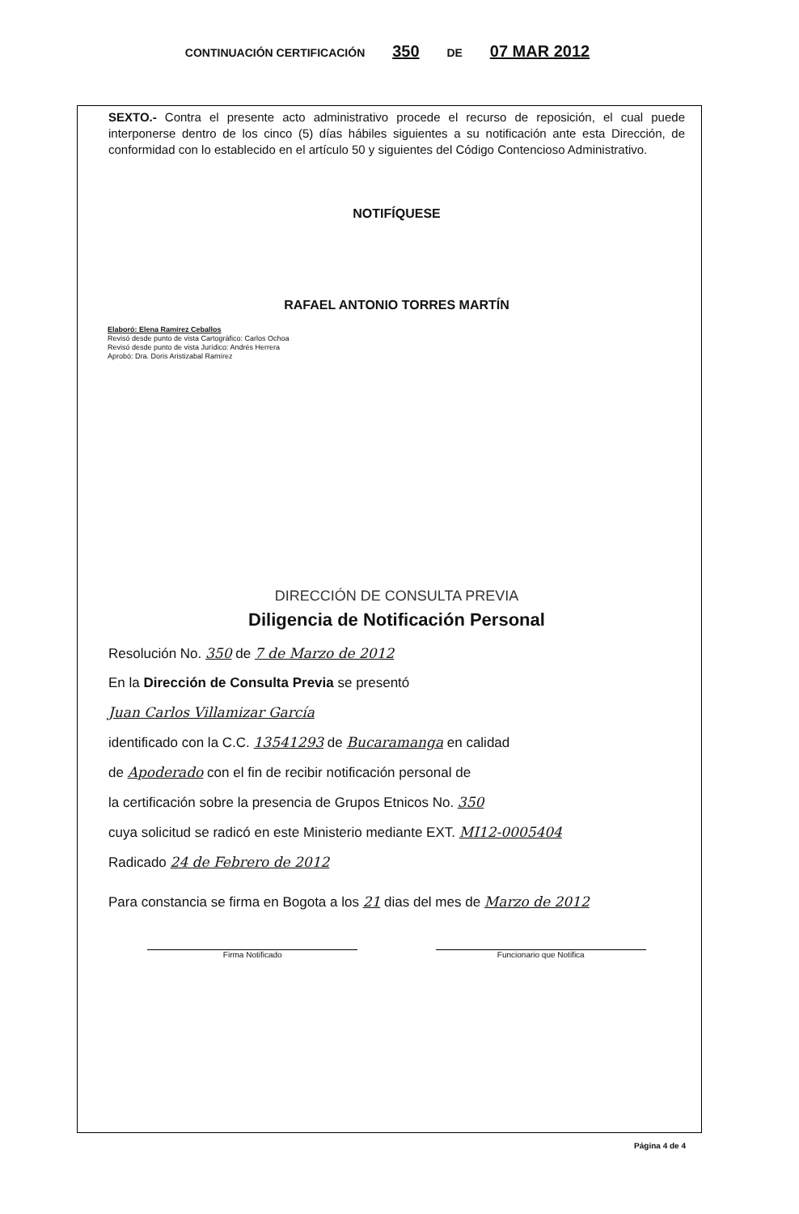CONTINUACIÓN CERTIFICACIÓN 350 DE 07 MAR 2012
SEXTO.- Contra el presente acto administrativo procede el recurso de reposición, el cual puede interponerse dentro de los cinco (5) días hábiles siguientes a su notificación ante esta Dirección, de conformidad con lo establecido en el artículo 50 y siguientes del Código Contencioso Administrativo.
NOTIFÍQUESE
RAFAEL ANTONIO TORRES MARTÍN
Elaboró: Elena Ramírez Ceballos
Revisó desde punto de vista Cartográfico: Carlos Ochoa
Revisó desde punto de vista Jurídico: Andrés Herrera
Aprobó: Dra. Doris Aristizabal Ramírez
DIRECCIÓN DE CONSULTA PREVIA
Diligencia de Notificación Personal
Resolución No. 350 de 7 de Marzo de 2012
En la Dirección de Consulta Previa se presentó
Juan Carlos Villamizar García
identificado con la C.C. 13541293 de Bucaramanga en calidad
de Apoderado con el fin de recibir notificación personal de
la certificación sobre la presencia de Grupos Etnicos No. 350
cuya solicitud se radicó en este Ministerio mediante EXT. MI12-0005404
Radicado 24 de Febrero de 2012
Para constancia se firma en Bogota a los 21 dias del mes de Marzo de 2012
Firma Notificado Funcionario que Notifica
Página 4 de 4